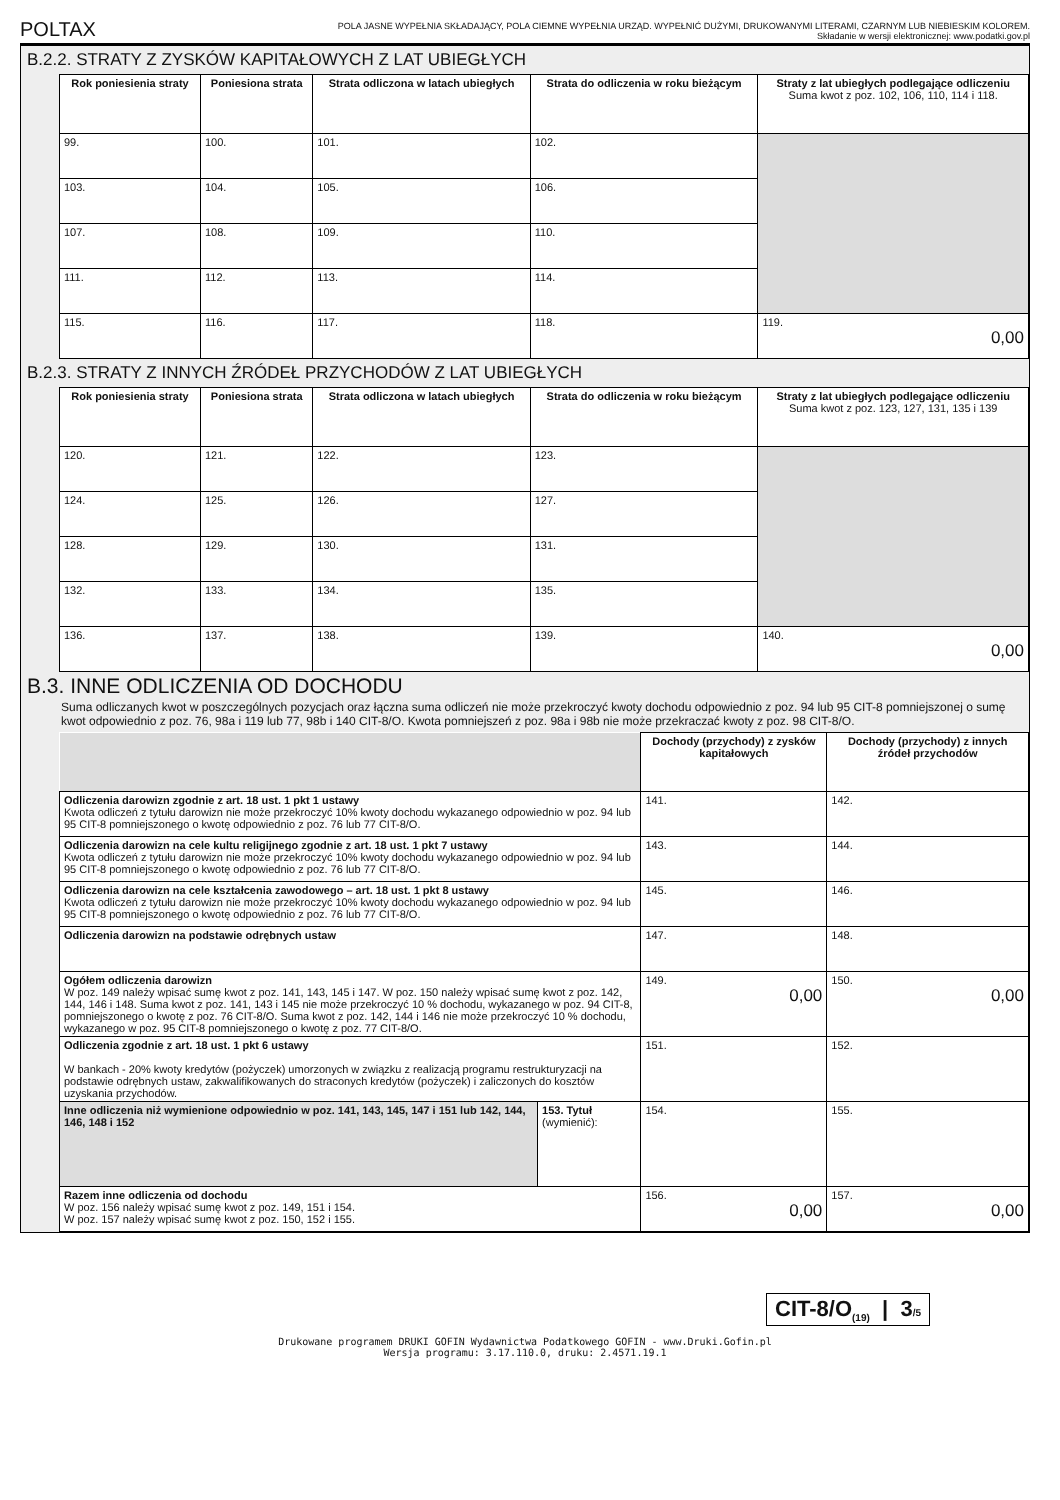POLTAX POLA JASNE WYPEŁNIA SKŁADAJĄCY, POLA CIEMNE WYPEŁNIA URZĄD. WYPEŁNIĆ DUŻYMI, DRUKOWANYMI LITERAMI, CZARNYM LUB NIEBIESKIM KOLOREM.
Składanie w wersji elektronicznej: www.podatki.gov.pl
B.2.2. STRATY Z ZYSKÓW KAPITAŁOWYCH Z LAT UBIEGŁYCH
| Rok poniesienia straty | Poniesiona strata | Strata odliczona w latach ubiegłych | Strata do odliczenia w roku bieżącym | Straty z lat ubiegłych podlegające odliczeniu Suma kwot z poz. 102, 106, 110, 114 i 118. |
| --- | --- | --- | --- | --- |
| 99. | 100. | 101. | 102. | |
| 103. | 104. | 105. | 106. | |
| 107. | 108. | 109. | 110. | |
| 111. | 112. | 113. | 114. | |
| 115. | 116. | 117. | 118. | 119. 0,00 |
B.2.3. STRATY Z INNYCH ŹRÓDEŁ PRZYCHODÓW Z LAT UBIEGŁYCH
| Rok poniesienia straty | Poniesiona strata | Strata odliczona w latach ubiegłych | Strata do odliczenia w roku bieżącym | Straty z lat ubiegłych podlegające odliczeniu Suma kwot z poz. 123, 127, 131, 135 i 139 |
| --- | --- | --- | --- | --- |
| 120. | 121. | 122. | 123. | |
| 124. | 125. | 126. | 127. | |
| 128. | 129. | 130. | 131. | |
| 132. | 133. | 134. | 135. | |
| 136. | 137. | 138. | 139. | 140. 0,00 |
B.3. INNE ODLICZENIA OD DOCHODU
Suma odliczanych kwot w poszczególnych pozycjach oraz łączna suma odliczeń nie może przekroczyć kwoty dochodu odpowiednio z poz. 94 lub 95 CIT-8 pomniejszonej o sumę kwot odpowiednio z poz. 76, 98a i 119 lub 77, 98b i 140 CIT-8/O. Kwota pomniejszeń z poz. 98a i 98b nie może przekraczać kwoty z poz. 98 CIT-8/O.
| | | Dochody (przychody) z zysków kapitałowych | Dochody (przychody) z innych źródeł przychodów |
| Odliczenia darowizn zgodnie z art. 18 ust. 1 pkt 1 ustawy Kwota odliczeń z tytułu darowizn nie może przekroczyć 10% kwoty dochodu wykazanego odpowiednio w poz. 94 lub 95 CIT-8 pomniejszonego o kwotę odpowiednio z poz. 76 lub 77 CIT-8/O. | | 141. | 142. |
| Odliczenia darowizn na cele kultu religijnego zgodnie z art. 18 ust. 1 pkt 7 ustawy Kwota odliczeń z tytułu darowizn nie może przekroczyć 10% kwoty dochodu wykazanego odpowiednio w poz. 94 lub 95 CIT-8 pomniejszonego o kwotę odpowiednio z poz. 76 lub 77 CIT-8/O. | | 143. | 144. |
| Odliczenia darowizn na cele kształcenia zawodowego – art. 18 ust. 1 pkt 8 ustawy Kwota odliczeń z tytułu darowizn nie może przekroczyć 10% kwoty dochodu wykazanego odpowiednio w poz. 94 lub 95 CIT-8 pomniejszonego o kwotę odpowiednio z poz. 76 lub 77 CIT-8/O. | | 145. | 146. |
| Odliczenia darowizn na podstawie odrębnych ustaw | | 147. | 148. |
| Ogółem odliczenia darowizn W poz. 149 należy wpisać sumę kwot z poz. 141, 143, 145 i 147. W poz. 150 należy wpisać sumę kwot z poz. 142, 144, 146 i 148. Suma kwot z poz. 141, 143 i 145 nie może przekroczyć 10 % dochodu, wykazanego w poz. 94 CIT-8, pomniejszonego o kwotę z poz. 76 CIT-8/O. Suma kwot z poz. 142, 144 i 146 nie może przekroczyć 10 % dochodu, wykazanego w poz. 95 CIT-8 pomniejszonego o kwotę z poz. 77 CIT-8/O. | | 149. 0,00 | 150. 0,00 |
| Odliczenia zgodnie z art. 18 ust. 1 pkt 6 ustawy W bankach - 20% kwoty kredytów (pożyczek) umorzonych w związku z realizacją programu restrukturyzacji na podstawie odrębnych ustaw, zakwalifikowanych do straconych kredytów (pożyczek) i zaliczonych do kosztów uzyskania przychodów. | | 151. | 152. |
| Inne odliczenia niż wymienione odpowiednio w poz. 141, 143, 145, 147 i 151 lub 142, 144, 146, 148 i 152 | 153. Tytuł (wymienić): | 154. | 155. |
| Razem inne odliczenia od dochodu W poz. 156 należy wpisać sumę kwot z poz. 149, 151 i 154. W poz. 157 należy wpisać sumę kwot z poz. 150, 152 i 155. | | 156. 0,00 | 157. 0,00 |
CIT-8/O<sub>(19)</sub> | 3/5
Drukowane programem DRUKI GOFIN Wydawnictwa Podatkowego GOFIN - www.Druki.Gofin.pl
Wersja programu: 3.17.110.0, druku: 2.4571.19.1